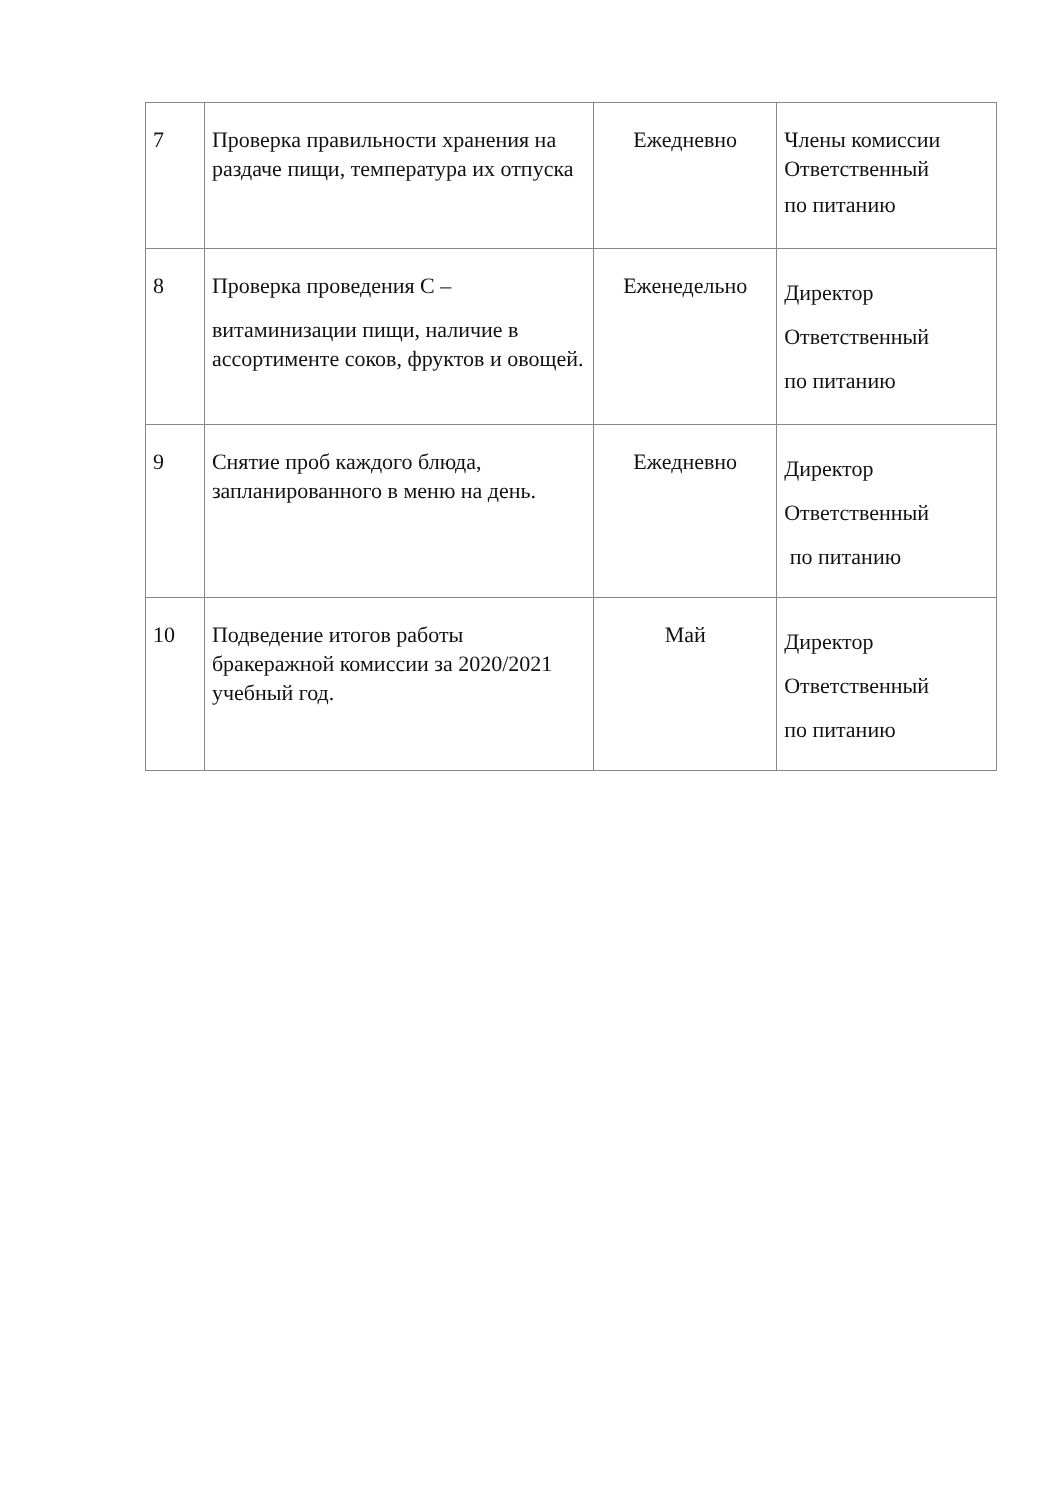| 7 | Проверка правильности хранения на раздаче пищи, температура их отпуска | Ежедневно | Члены комиссии Ответственный по питанию |
| 8 | Проверка проведения С – витаминизации пищи, наличие в ассортименте соков, фруктов и овощей. | Еженедельно | Директор Ответственный по питанию |
| 9 | Снятие проб каждого блюда, запланированного в меню на день. | Ежедневно | Директор Ответственный по питанию |
| 10 | Подведение итогов работы бракеражной комиссии за 2020/2021 учебный год. | Май | Директор Ответственный по питанию |